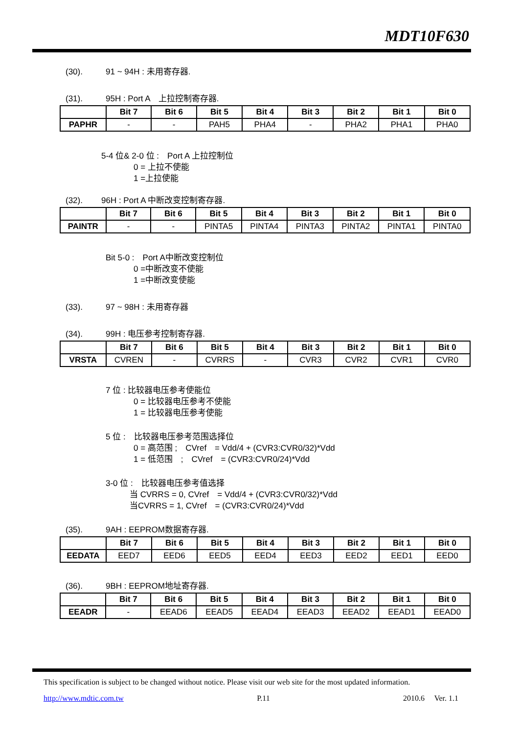MDT10F630
(30). 91 ~ 94H : 未用寄存器.
(31). 95H : Port A　上拉控制寄存器.
| | Bit 7 | Bit 6 | Bit 5 | Bit 4 | Bit 3 | Bit 2 | Bit 1 | Bit 0 |
| --- | --- | --- | --- | --- | --- | --- | --- | --- |
| PAPHR | - | - | PAH5 | PHA4 | - | PHA2 | PHA1 | PHA0 |
5-4 位& 2-0 位 :　Port A 上拉控制位
0 = 上拉不使能
1 =上拉使能
(32). 96H : Port A 中断改变控制寄存器.
| | Bit 7 | Bit 6 | Bit 5 | Bit 4 | Bit 3 | Bit 2 | Bit 1 | Bit 0 |
| --- | --- | --- | --- | --- | --- | --- | --- | --- |
| PAINTR | - | - | PINTA5 | PINTA4 | PINTA3 | PINTA2 | PINTA1 | PINTA0 |
Bit 5-0 :　Port A中断改变控制位
0 =中断改变不使能
1 =中断改变使能
(33). 97 ~ 98H : 未用寄存器
(34). 99H : 电压参考控制寄存器.
| | Bit 7 | Bit 6 | Bit 5 | Bit 4 | Bit 3 | Bit 2 | Bit 1 | Bit 0 |
| --- | --- | --- | --- | --- | --- | --- | --- | --- |
| VRSTA | CVREN | - | CVRRS | - | CVR3 | CVR2 | CVR1 | CVR0 |
7 位 : 比较器电压参考使能位
0 = 比较器电压参考不使能
1 = 比较器电压参考使能
5 位 :　比较器电压参考范围选择位
0 = 高范围 ;　CVref　= Vdd/4 + (CVR3:CVR0/32)*Vdd
1 = 低范围　;　CVref　= (CVR3:CVR0/24)*Vdd
3-0 位 :　比较器电压参考值选择
当 CVRRS = 0, CVref　= Vdd/4 + (CVR3:CVR0/32)*Vdd
当CVRRS = 1, CVref　= (CVR3:CVR0/24)*Vdd
(35). 9AH : EEPROM数据寄存器.
| | Bit 7 | Bit 6 | Bit 5 | Bit 4 | Bit 3 | Bit 2 | Bit 1 | Bit 0 |
| --- | --- | --- | --- | --- | --- | --- | --- | --- |
| EEDATA | EED7 | EED6 | EED5 | EED4 | EED3 | EED2 | EED1 | EED0 |
(36). 9BH : EEPROM地址寄存器.
| | Bit 7 | Bit 6 | Bit 5 | Bit 4 | Bit 3 | Bit 2 | Bit 1 | Bit 0 |
| --- | --- | --- | --- | --- | --- | --- | --- | --- |
| EEADR | - | EEAD6 | EEAD5 | EEAD4 | EEAD3 | EEAD2 | EEAD1 | EEAD0 |
This specification is subject to be changed without notice. Please visit our web site for the most updated information.
http://www.mdtic.com.tw P.11 2010.6　 Ver. 1.1